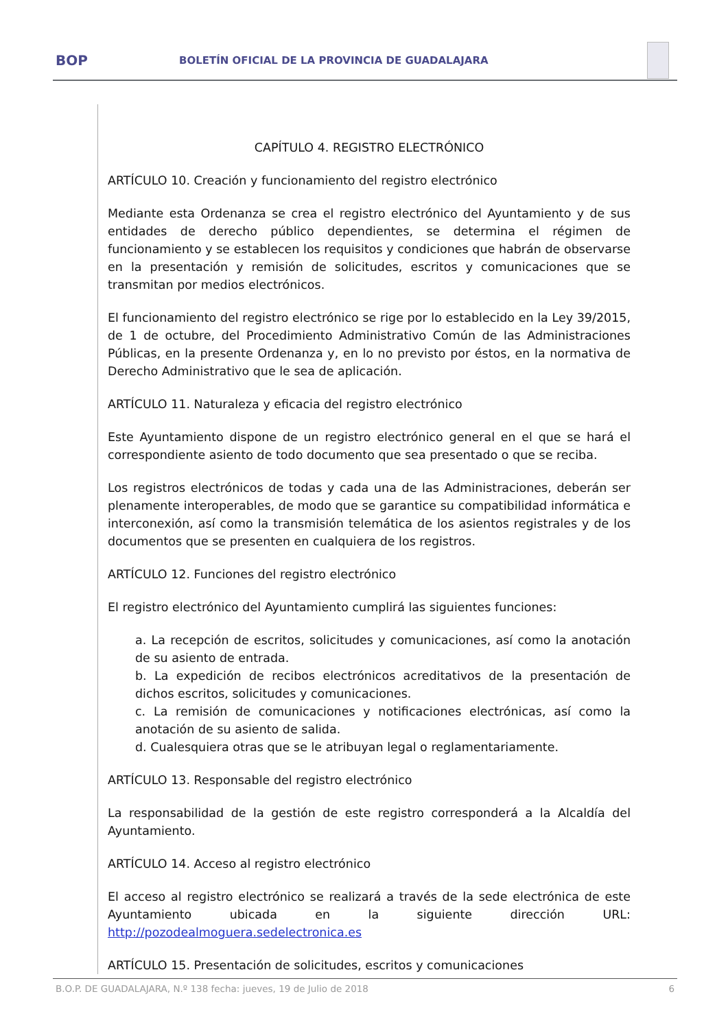BOP
BOLETÍN OFICIAL DE LA PROVINCIA DE GUADALAJARA
CAPÍTULO 4. REGISTRO ELECTRÓNICO
ARTÍCULO 10. Creación y funcionamiento del registro electrónico
Mediante esta Ordenanza se crea el registro electrónico del Ayuntamiento y de sus entidades de derecho público dependientes, se determina el régimen de funcionamiento y se establecen los requisitos y condiciones que habrán de observarse en la presentación y remisión de solicitudes, escritos y comunicaciones que se transmitan por medios electrónicos.
El funcionamiento del registro electrónico se rige por lo establecido en la Ley 39/2015, de 1 de octubre, del Procedimiento Administrativo Común de las Administraciones Públicas, en la presente Ordenanza y, en lo no previsto por éstos, en la normativa de Derecho Administrativo que le sea de aplicación.
ARTÍCULO 11. Naturaleza y eficacia del registro electrónico
Este Ayuntamiento dispone de un registro electrónico general en el que se hará el correspondiente asiento de todo documento que sea presentado o que se reciba.
Los registros electrónicos de todas y cada una de las Administraciones, deberán ser plenamente interoperables, de modo que se garantice su compatibilidad informática e interconexión, así como la transmisión telemática de los asientos registrales y de los documentos que se presenten en cualquiera de los registros.
ARTÍCULO 12. Funciones del registro electrónico
El registro electrónico del Ayuntamiento cumplirá las siguientes funciones:
a. La recepción de escritos, solicitudes y comunicaciones, así como la anotación de su asiento de entrada.
b. La expedición de recibos electrónicos acreditativos de la presentación de dichos escritos, solicitudes y comunicaciones.
c. La remisión de comunicaciones y notificaciones electrónicas, así como la anotación de su asiento de salida.
d. Cualesquiera otras que se le atribuyan legal o reglamentariamente.
ARTÍCULO 13. Responsable del registro electrónico
La responsabilidad de la gestión de este registro corresponderá a la Alcaldía del Ayuntamiento.
ARTÍCULO 14. Acceso al registro electrónico
El acceso al registro electrónico se realizará a través de la sede electrónica de este Ayuntamiento ubicada en la siguiente dirección URL: http://pozodealmoguera.sedelectronica.es
ARTÍCULO 15. Presentación de solicitudes, escritos y comunicaciones
B.O.P. DE GUADALAJARA, N.º 138 fecha: jueves, 19 de Julio de 2018 6